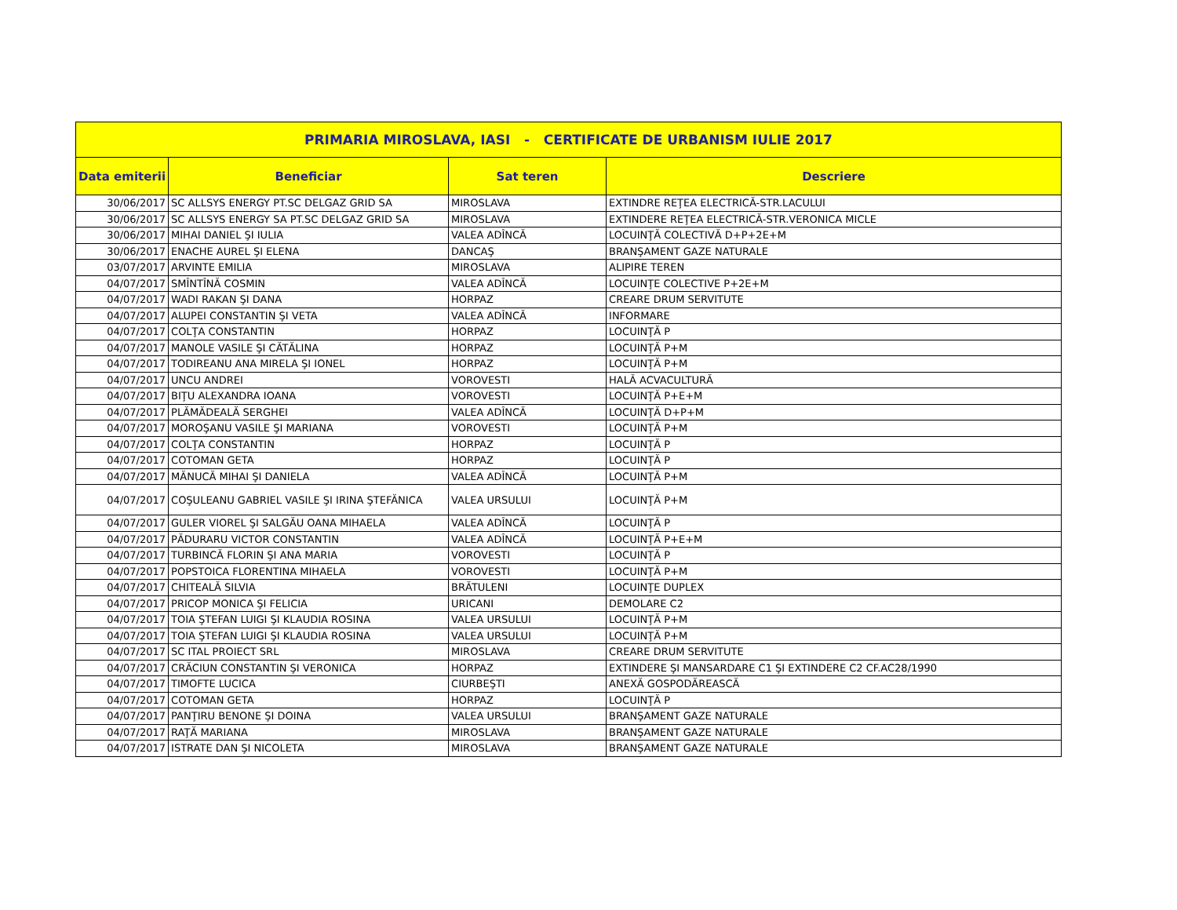| PRIMARIA MIROSLAVA, IASI - CERTIFICATE DE URBANISM IULIE 2017 | | | |
| --- | --- | --- | --- |
| Data emiterii | Beneficiar | Sat teren | Descriere |
| 30/06/2017 | SC ALLSYS ENERGY PT.SC DELGAZ GRID SA | MIROSLAVA | EXTINDRE REŢEA ELECTRICĂ-STR.LACULUI |
| 30/06/2017 | SC ALLSYS ENERGY SA PT.SC DELGAZ GRID SA | MIROSLAVA | EXTINDERE REŢEA ELECTRICĂ-STR.VERONICA MICLE |
| 30/06/2017 | MIHAI DANIEL ŞI IULIA | VALEA ADÎNCĂ | LOCUINŢĂ COLECTIVĂ D+P+2E+M |
| 30/06/2017 | ENACHE AUREL ŞI ELENA | DANCAŞ | BRANŞAMENT GAZE NATURALE |
| 03/07/2017 | ARVINTE EMILIA | MIROSLAVA | ALIPIRE TEREN |
| 04/07/2017 | SMÎNTÎNĂ COSMIN | VALEA ADÎNCĂ | LOCUINŢE COLECTIVE P+2E+M |
| 04/07/2017 | WADI RAKAN ŞI DANA | HORPAZ | CREARE DRUM SERVITUTE |
| 04/07/2017 | ALUPEI CONSTANTIN ŞI VETA | VALEA ADÎNCĂ | INFORMARE |
| 04/07/2017 | COLŢA CONSTANTIN | HORPAZ | LOCUINŢĂ P |
| 04/07/2017 | MANOLE VASILE ŞI CĂTĂLINA | HORPAZ | LOCUINŢĂ P+M |
| 04/07/2017 | TODIREANU ANA MIRELA ŞI IONEL | HORPAZ | LOCUINŢĂ P+M |
| 04/07/2017 | UNCU ANDREI | VOROVESTI | HALĂ ACVACULTURĂ |
| 04/07/2017 | BIŢU ALEXANDRA IOANA | VOROVESTI | LOCUINŢĂ P+E+M |
| 04/07/2017 | PLĂMĂDEALĂ SERGHEI | VALEA ADÎNCĂ | LOCUINŢĂ D+P+M |
| 04/07/2017 | MOROŞANU VASILE ŞI MARIANA | VOROVESTI | LOCUINŢĂ P+M |
| 04/07/2017 | COLŢA CONSTANTIN | HORPAZ | LOCUINŢĂ P |
| 04/07/2017 | COTOMAN GETA | HORPAZ | LOCUINŢĂ P |
| 04/07/2017 | MĂNUCĂ MIHAI ŞI DANIELA | VALEA ADÎNCĂ | LOCUINŢĂ P+M |
| 04/07/2017 | COŞULEANU GABRIEL VASILE ŞI IRINA ŞTEFĂNICA | VALEA URSULUI | LOCUINŢĂ P+M |
| 04/07/2017 | GULER VIOREL ŞI SALGĂU OANA MIHAELA | VALEA ADÎNCĂ | LOCUINŢĂ P |
| 04/07/2017 | PĂDURARU VICTOR CONSTANTIN | VALEA ADÎNCĂ | LOCUINŢĂ P+E+M |
| 04/07/2017 | TURBINCĂ FLORIN ŞI ANA MARIA | VOROVESTI | LOCUINŢĂ P |
| 04/07/2017 | POPSTOICA FLORENTINA MIHAELA | VOROVESTI | LOCUINŢĂ P+M |
| 04/07/2017 | CHITEALĂ SILVIA | BRĂTULENI | LOCUINŢE DUPLEX |
| 04/07/2017 | PRICOP MONICA ŞI FELICIA | URICANI | DEMOLARE C2 |
| 04/07/2017 | TOIA ŞTEFAN LUIGI ŞI KLAUDIA ROSINA | VALEA URSULUI | LOCUINŢĂ P+M |
| 04/07/2017 | TOIA ŞTEFAN LUIGI ŞI KLAUDIA ROSINA | VALEA URSULUI | LOCUINŢĂ P+M |
| 04/07/2017 | SC ITAL PROIECT SRL | MIROSLAVA | CREARE DRUM SERVITUTE |
| 04/07/2017 | CRĂCIUN CONSTANTIN ŞI VERONICA | HORPAZ | EXTINDERE ŞI MANSARDARE C1 ŞI EXTINDERE C2 CF.AC28/1990 |
| 04/07/2017 | TIMOFTE LUCICA | CIURBEŞTI | ANEXĂ GOSPODĂREASCĂ |
| 04/07/2017 | COTOMAN GETA | HORPAZ | LOCUINŢĂ P |
| 04/07/2017 | PANŢIRU BENONE ŞI DOINA | VALEA URSULUI | BRANŞAMENT GAZE NATURALE |
| 04/07/2017 | RAŢĂ MARIANA | MIROSLAVA | BRANŞAMENT GAZE NATURALE |
| 04/07/2017 | ISTRATE DAN ŞI NICOLETA | MIROSLAVA | BRANŞAMENT GAZE NATURALE |